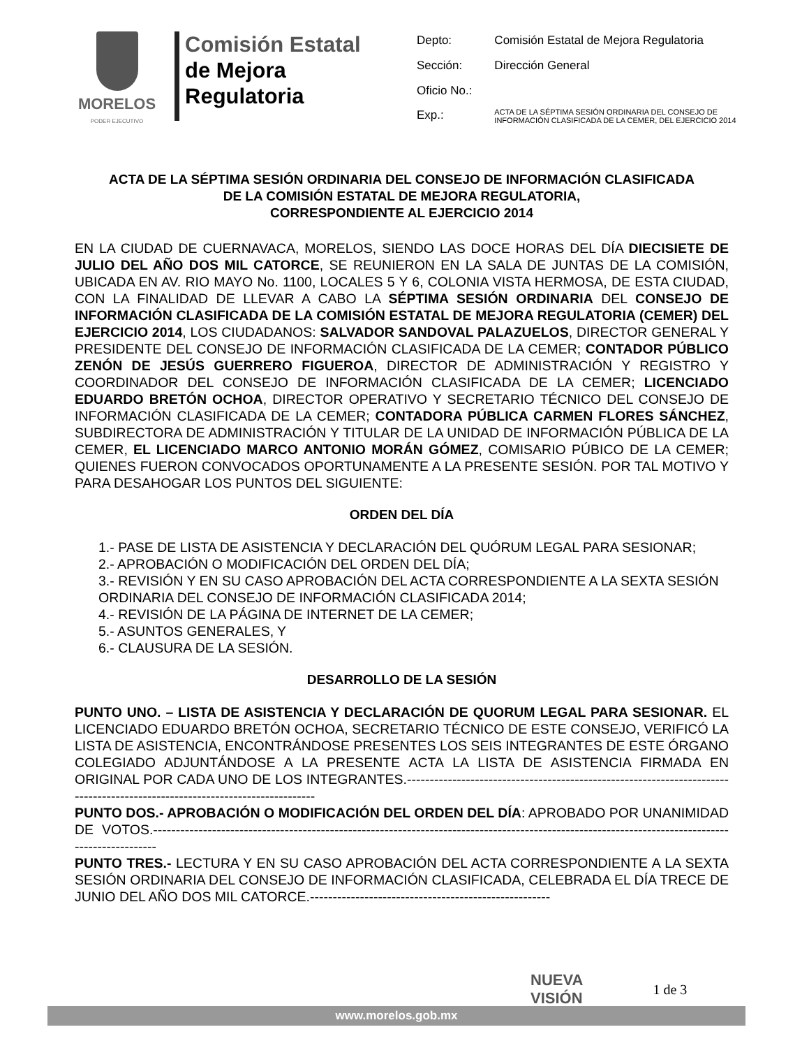MORELOS
PODER EJECUTIVO
Comisión Estatal
de Mejora
Regulatoria
| Depto: | Comisión Estatal de Mejora Regulatoria |
| Sección: | Dirección General |
| Oficio No.: | |
| Exp.: | ACTA DE LA SÉPTIMA SESIÓN ORDINARIA DEL CONSEJO DE INFORMACIÓN CLASIFICADA DE LA CEMER, DEL EJERCICIO 2014 |
ACTA DE LA SÉPTIMA SESIÓN ORDINARIA DEL CONSEJO DE INFORMACIÓN CLASIFICADA
DE LA COMISIÓN ESTATAL DE MEJORA REGULATORIA,
CORRESPONDIENTE AL EJERCICIO 2014
EN LA CIUDAD DE CUERNAVACA, MORELOS, SIENDO LAS DOCE HORAS DEL DÍA DIECISIETE DE JULIO DEL AÑO DOS MIL CATORCE, SE REUNIERON EN LA SALA DE JUNTAS DE LA COMISIÓN, UBICADA EN AV. RIO MAYO No. 1100, LOCALES 5 Y 6, COLONIA VISTA HERMOSA, DE ESTA CIUDAD, CON LA FINALIDAD DE LLEVAR A CABO LA SÉPTIMA SESIÓN ORDINARIA DEL CONSEJO DE INFORMACIÓN CLASIFICADA DE LA COMISIÓN ESTATAL DE MEJORA REGULATORIA (CEMER) DEL EJERCICIO 2014, LOS CIUDADANOS: SALVADOR SANDOVAL PALAZUELOS, DIRECTOR GENERAL Y PRESIDENTE DEL CONSEJO DE INFORMACIÓN CLASIFICADA DE LA CEMER; CONTADOR PÚBLICO ZENÓN DE JESÚS GUERRERO FIGUEROA, DIRECTOR DE ADMINISTRACIÓN Y REGISTRO Y COORDINADOR DEL CONSEJO DE INFORMACIÓN CLASIFICADA DE LA CEMER; LICENCIADO EDUARDO BRETÓN OCHOA, DIRECTOR OPERATIVO Y SECRETARIO TÉCNICO DEL CONSEJO DE INFORMACIÓN CLASIFICADA DE LA CEMER; CONTADORA PÚBLICA CARMEN FLORES SÁNCHEZ, SUBDIRECTORA DE ADMINISTRACIÓN Y TITULAR DE LA UNIDAD DE INFORMACIÓN PÚBLICA DE LA CEMER, EL LICENCIADO MARCO ANTONIO MORÁN GÓMEZ, COMISARIO PÚBICO DE LA CEMER; QUIENES FUERON CONVOCADOS OPORTUNAMENTE A LA PRESENTE SESIÓN. POR TAL MOTIVO Y PARA DESAHOGAR LOS PUNTOS DEL SIGUIENTE:
ORDEN DEL DÍA
1.- PASE DE LISTA DE ASISTENCIA Y DECLARACIÓN DEL QUÓRUM LEGAL PARA SESIONAR;
2.- APROBACIÓN O MODIFICACIÓN DEL ORDEN DEL DÍA;
3.- REVISIÓN Y EN SU CASO APROBACIÓN DEL ACTA CORRESPONDIENTE A LA SEXTA SESIÓN ORDINARIA DEL CONSEJO DE INFORMACIÓN CLASIFICADA 2014;
4.- REVISIÓN DE LA PÁGINA DE INTERNET DE LA CEMER;
5.- ASUNTOS GENERALES, Y
6.- CLAUSURA DE LA SESIÓN.
DESARROLLO DE LA SESIÓN
PUNTO UNO. – LISTA DE ASISTENCIA Y DECLARACIÓN DE QUORUM LEGAL PARA SESIONAR. EL LICENCIADO EDUARDO BRETÓN OCHOA, SECRETARIO TÉCNICO DE ESTE CONSEJO, VERIFICÓ LA LISTA DE ASISTENCIA, ENCONTRÁNDOSE PRESENTES LOS SEIS INTEGRANTES DE ESTE ÓRGANO COLEGIADO ADJUNTÁNDOSE A LA PRESENTE ACTA LA LISTA DE ASISTENCIA FIRMADA EN ORIGINAL POR CADA UNO DE LOS INTEGRANTES.----------------------------------------------------------------------------------------------------------------------------
PUNTO DOS.- APROBACIÓN O MODIFICACIÓN DEL ORDEN DEL DÍA: APROBADO POR UNANIMIDAD DE VOTOS.-------------------------------------------------------------------------------------------------------------------------------------------------
PUNTO TRES.- LECTURA Y EN SU CASO APROBACIÓN DEL ACTA CORRESPONDIENTE A LA SEXTA SESIÓN ORDINARIA DEL CONSEJO DE INFORMACIÓN CLASIFICADA, CELEBRADA EL DÍA TRECE DE JUNIO DEL AÑO DOS MIL CATORCE.-----------------------------------------------------
NUEVA
VISIÓN
1 de 3
www.morelos.gob.mx